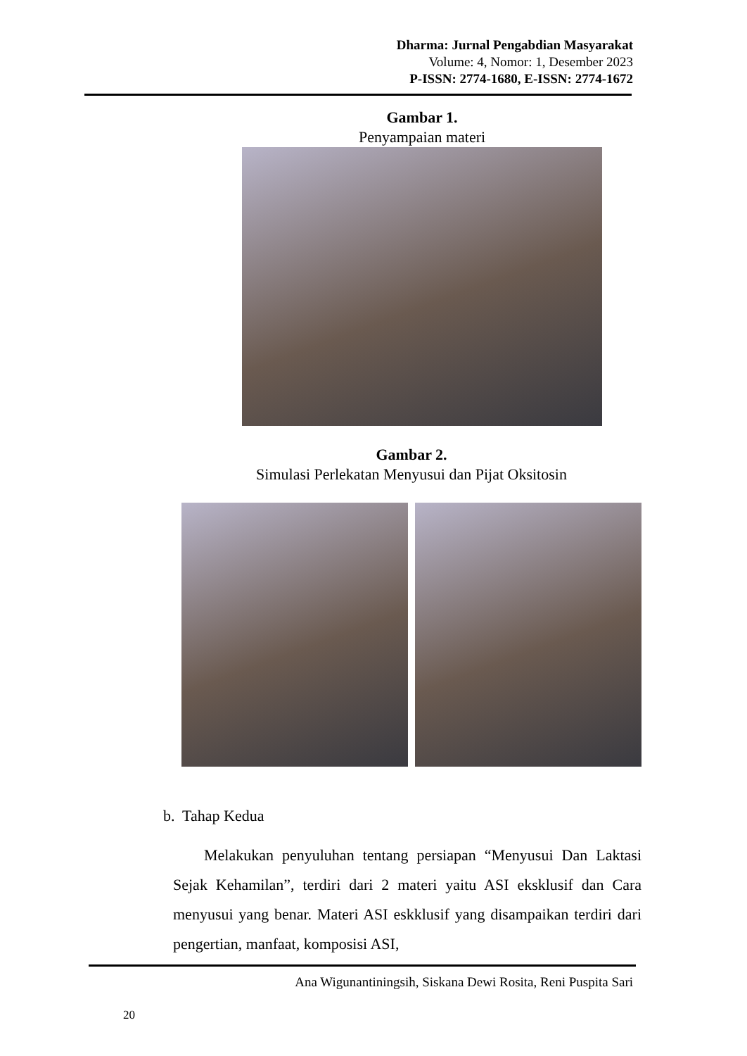Dharma: Jurnal Pengabdian Masyarakat
Volume: 4, Nomor: 1, Desember 2023
P-ISSN: 2774-1680, E-ISSN: 2774-1672
Gambar 1.
Penyampaian materi
Gambar 2.
Simulasi Perlekatan Menyusui dan Pijat Oksitosin
b. Tahap Kedua
Melakukan penyuluhan tentang persiapan “Menyusui Dan Laktasi Sejak Kehamilan”, terdiri dari 2 materi yaitu ASI eksklusif dan Cara menyusui yang benar. Materi ASI eskklusif yang disampaikan terdiri dari pengertian, manfaat, komposisi ASI,
Ana Wigunantiningsih, Siskana Dewi Rosita, Reni Puspita Sari
20